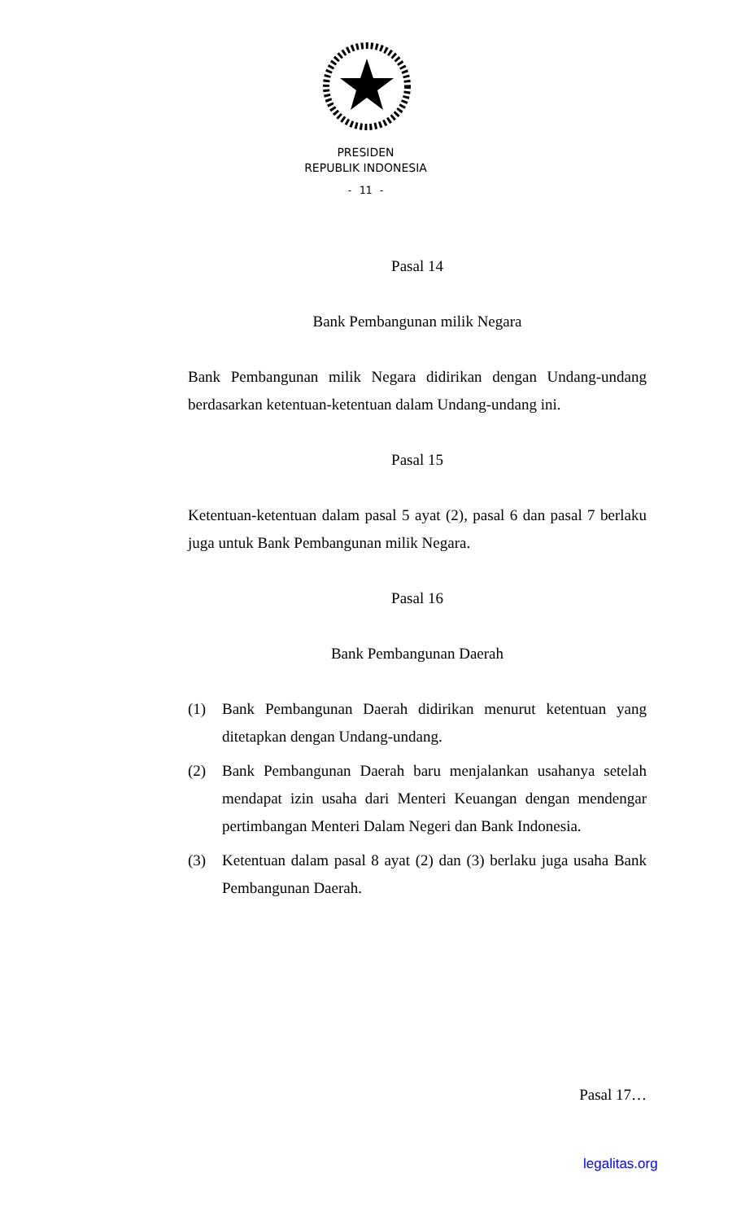PRESIDEN
REPUBLIK INDONESIA
- 11 -
Pasal 14
Bank Pembangunan milik Negara
Bank Pembangunan milik Negara didirikan dengan Undang-undang berdasarkan ketentuan-ketentuan dalam Undang-undang ini.
Pasal 15
Ketentuan-ketentuan dalam pasal 5 ayat (2), pasal 6 dan pasal 7 berlaku juga untuk Bank Pembangunan milik Negara.
Pasal 16
Bank Pembangunan Daerah
(1) Bank Pembangunan Daerah didirikan menurut ketentuan yang ditetapkan dengan Undang-undang.
(2) Bank Pembangunan Daerah baru menjalankan usahanya setelah mendapat izin usaha dari Menteri Keuangan dengan mendengar pertimbangan Menteri Dalam Negeri dan Bank Indonesia.
(3) Ketentuan dalam pasal 8 ayat (2) dan (3) berlaku juga usaha Bank Pembangunan Daerah.
Pasal 17…
legalitas.org